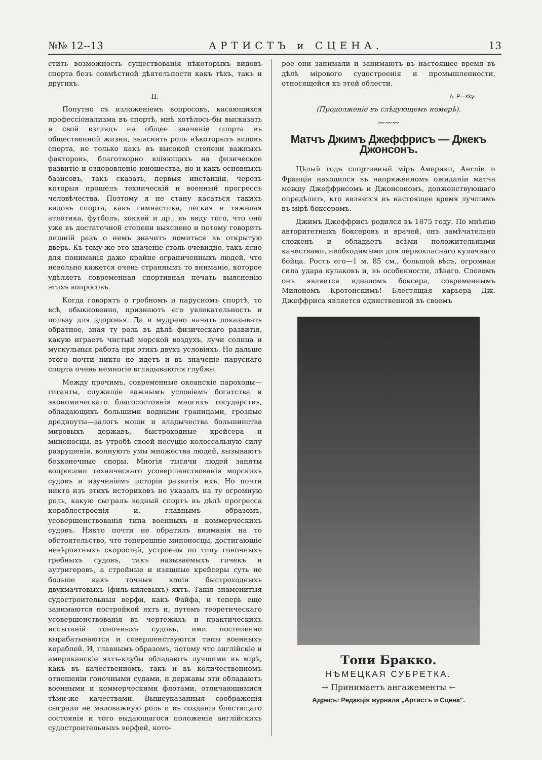№№ 12--13 АРТИСТЪ и СЦЕНА. 13
стить возможность существованія нѣкоторыхъ видовъ спорта безъ совмѣстной дѣятельности какъ тѣхъ, такъ и другихъ.
II.
Попутно съ изложеніемъ вопросовъ, касающихся профессіонализма въ спортѣ, мнѣ хотѣлось-бы высказать и свой взглядъ на общее значеніе спорта въ общественной жизни, выяснить роль нѣкоторыхъ видовъ спорта, не только какъ въ высокой степени важныхъ факторовъ, благотворно вліяющихъ на физическое развитіе и оздоровленіе юношества, но и какъ основныхъ базисовъ, такъ сказать, первыя инстанціи, черезъ которыя прошелъ техническій и военный прогрессъ человѣчества. Поэтому я не стану касаться такихъ видовъ спорта, какъ гимнастика, легкая и тяжелая атлетика, футболъ, хоккей и др., въ виду того, что оно уже въ достаточной степени выяснено и потому говорить лишній разъ о немъ значитъ ломиться въ открытую дверь. Къ тому-же это значеніе столь очевидно, такъ ясно для пониманія даже крайне ограниченныхъ людей, что невольно кажется очень страннымъ то вниманіе, которое удѣляетъ современная спортивная печать выясненію этихъ вопросовъ.
Когда говорятъ о гребномъ и парусномъ спортѣ, то всѣ, обыкновенно, признаютъ его увлекательность и пользу для здоровья. Да и мудрено начать доказывать обратное, зная ту роль въ дѣлѣ физическаго развитія, какую играетъ чистый морской воздухъ, лучи солнца и мускульныя работа при этихъ двухъ условіяхъ. Но дальше этого почти никто не идетъ и въ значеніе паруснаго спорта очень немногіе вглядываются глубже.
Между прочимъ, современные океанскіе пароходы—гиганты, служащіе важнымъ условіемъ богатства и экономическаго благосостоянія многихъ государствъ, обладающихъ большими водными границами, грозные дредноуты—залогъ мощи и владычества большинства мировыхъ державъ, быстроходные крейсера и миноносцы, въ утробѣ своей несущіе колоссальную силу разрушенія, волнуютъ умы множества людей, вызываютъ безконечные споры. Многія тысячи людей заняты вопросами техническаго усовершенствованія морскихъ судовъ и изученіемъ исторіи развитія ихъ. Но почти никто изъ этихъ историковъ не указалъ на ту огромную роль, какую сыгралъ водный спортъ въ дѣлѣ прогресса кораблестроенія и, главнымъ образомъ, усовершенствованія типа военныхъ и коммерческихъ судовъ. Никто почти не обратилъ вниманія на то обстоятельство, что теперешніе миноносцы, достигающіе невѣроятныхъ скоростей, устроены по типу гоночныхъ гребныхъ судовъ, такъ называемыхъ гичекъ и аутригеровъ, а стройные и изящные крейсеры суть не больше какъ точныя копіи быстроходныхъ двухмачтовыхъ (филь-килевыхъ) яхтъ. Такія знаменитыя судостроительныя верфи, какъ Файфа, и теперь еще занимаются постройкой яхтъ и, путемъ теоретическаго усовершенствованія въ чертежахъ и практическихъ испытаній гоночныхъ судовъ, ими постепенно вырабатываются и совершенствуются типы военныхъ кораблей. И, главнымъ образомъ, потому что англійскіе и американскіе яхтъ-клубы обладаютъ лучшими въ мірѣ, какъ въ качественномъ, такъ и въ количественномъ отношеніи гоночными судами, и державы эти обладаютъ военными и коммерческими флотами, отличающимися тѣми-же качествами. Вышеуказанныя соображенія сыграли не маловажную роль и въ созданіи блестящаго состоянія и того выдающагося положенія англійскихъ судостроительныхъ верфей, кото-
рое они занимали и занимаютъ въ настоящее время въ дѣлѣ мірового судостроенія и промышленности, относящейся къ этой облести.
А. Р—sky.
(Продолженіе въ слѣдующемъ номерѣ).
〰〰〰
Матчъ Джимъ Джеффрисъ — Джекъ Джонсонъ.
Цѣлый годъ спортивный міръ Америки, Англіи и Франціи находился въ напряженномъ ожиданіи матча между Джеффрисомъ и Джонсономъ, долженствующаго опредѣлить, кто является въ настоящее время лучшимъ въ мірѣ боксеромъ.
Джимъ Джеффрисъ родился въ 1875 году. По мнѣнію авторитетныхъ боксеровъ и врачей, онъ замѣчательно сложенъ и обладаетъ всѣми положительными качествами, необходимыми для первокласнаго кулачнаго бойца. Ростъ его—1 м. 85 см., большой вѣсъ, огромная сила удара кулаковъ и, въ особенности, лѣваго. Словомъ онъ является идеаломъ боксера, современнымъ Милономъ Кротонскимъ! Блестящая карьера Дж. Джеффриса является единственной въ своемъ
Тони Бракко.
НѢМЕЦКАЯ СУБРЕТКА.
→ Принимаетъ ангажементы ←
Адресъ: Редакція журнала „Артистъ и Сцена".